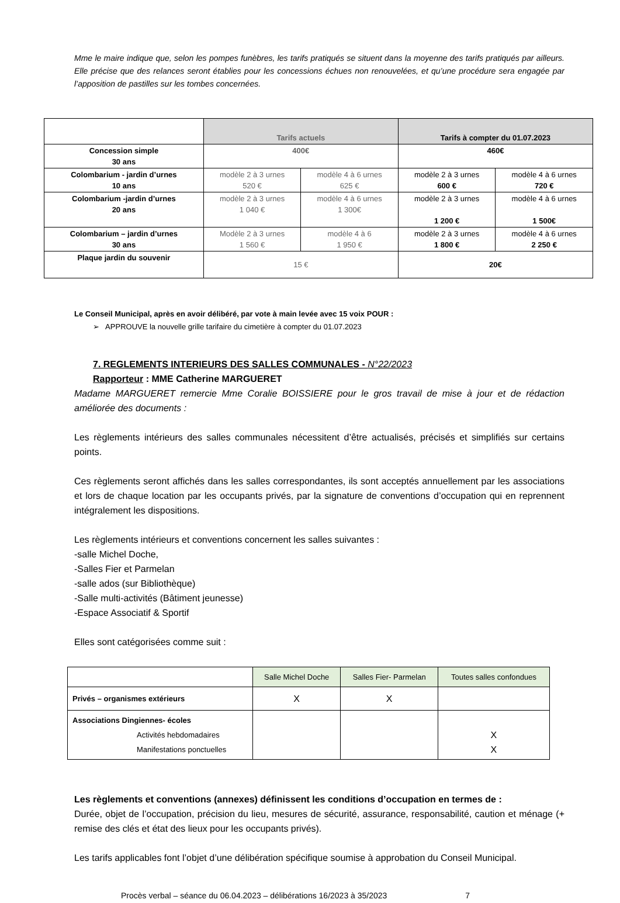Mme le maire indique que, selon les pompes funèbres, les tarifs pratiqués se situent dans la moyenne des tarifs pratiqués par ailleurs. Elle précise que des relances seront établies pour les concessions échues non renouvelées, et qu’une procédure sera engagée par l’apposition de pastilles sur les tombes concernées.
| | Tarifs actuels | | Tarifs à compter du 01.07.2023 | |
| Concession simple 30 ans | 400€ | | 460€ | |
| Colombarium - jardin d’urnes 10 ans | modèle 2 à 3 urnes 520 € | modèle 4 à 6 urnes 625 € | modèle 2 à 3 urnes 600 € | modèle 4 à 6 urnes 720 € |
| Colombarium -jardin d’urnes 20 ans | modèle 2 à 3 urnes 1 040 € | modèle 4 à 6 urnes 1 300€ | modèle 2 à 3 urnes 1 200 € | modèle 4 à 6 urnes 1 500€ |
| Colombarium – jardin d’urnes 30 ans | Modèle 2 à 3 urnes 1 560 € | modèle 4 à 6 1 950 € | modèle 2 à 3 urnes 1 800 € | modèle 4 à 6 urnes 2 250 € |
| Plaque jardin du souvenir | 15 € | | 20€ | |
Le Conseil Municipal, après en avoir délibéré, par vote à main levée avec 15 voix POUR :
➢ APPROUVE la nouvelle grille tarifaire du cimetière à compter du 01.07.2023
7. REGLEMENTS INTERIEURS DES SALLES COMMUNALES - N°22/2023
Rapporteur : MME Catherine MARGUERET
Madame MARGUERET remercie Mme Coralie BOISSIERE pour le gros travail de mise à jour et de rédaction améliorée des documents :
Les règlements intérieurs des salles communales nécessitent d’être actualisés, précisés et simplifiés sur certains points.
Ces règlements seront affichés dans les salles correspondantes, ils sont acceptés annuellement par les associations et lors de chaque location par les occupants privés, par la signature de conventions d’occupation qui en reprennent intégralement les dispositions.
Les règlements intérieurs et conventions concernent les salles suivantes :
-salle Michel Doche,
-Salles Fier et Parmelan
-salle ados (sur Bibliothèque)
-Salle multi-activités (Bâtiment jeunesse)
-Espace Associatif & Sportif
Elles sont catégorisées comme suit :
| | Salle Michel Doche | Salles Fier- Parmelan | Toutes salles confondues |
| Privés – organismes extérieurs | X | X | |
| Associations Dingiennes- écoles Activités hebdomadaires Manifestations ponctuelles | | | X X |
Les règlements et conventions (annexes) définissent les conditions d’occupation en termes de :
Durée, objet de l’occupation, précision du lieu, mesures de sécurité, assurance, responsabilité, caution et ménage (+ remise des clés et état des lieux pour les occupants privés).
Les tarifs applicables font l’objet d’une délibération spécifique soumise à approbation du Conseil Municipal.
Procès verbal – séance du 06.04.2023 – délibérations 16/2023 à 35/2023 7